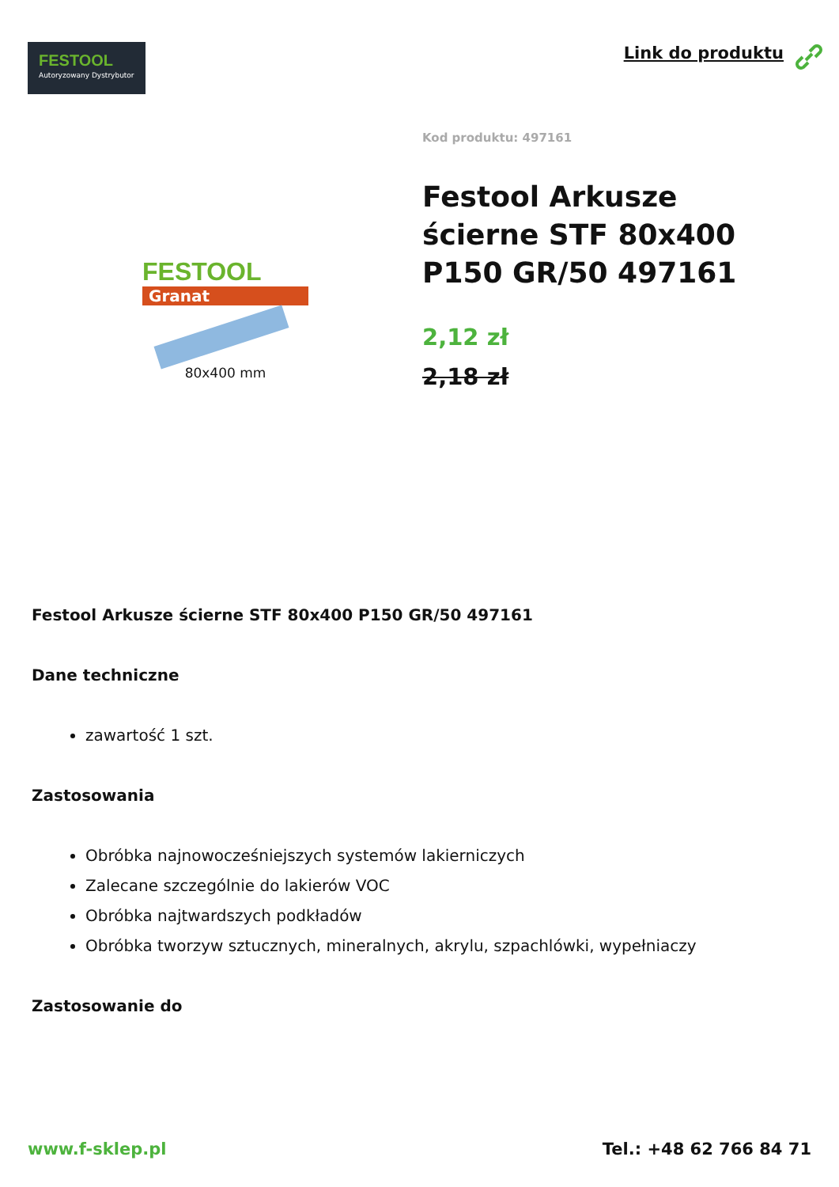FESTOOL
Autoryzowany Dystrybutor
Link do produktu
FESTOOL
Granat
80x400 mm
Kod produktu: 497161
Festool Arkusze ścierne STF 80x400 P150 GR/50 497161
2,12 zł
2,18 zł
Festool Arkusze ścierne STF 80x400 P150 GR/50 497161
Dane techniczne
zawartość 1 szt.
Zastosowania
Obróbka najnowocześniejszych systemów lakierniczych
Zalecane szczególnie do lakierów VOC
Obróbka najtwardszych podkładów
Obróbka tworzyw sztucznych, mineralnych, akrylu, szpachlówki, wypełniaczy
Zastosowanie do
www.f-sklep.pl Tel.: +48 62 766 84 71